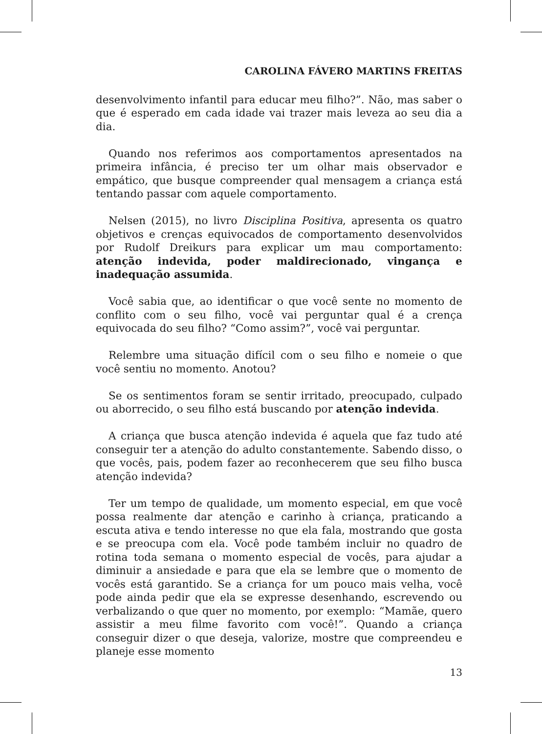CAROLINA FÁVERO MARTINS FREITAS
desenvolvimento infantil para educar meu filho?”. Não, mas saber o que é esperado em cada idade vai trazer mais leveza ao seu dia a dia.
Quando nos referimos aos comportamentos apresentados na primeira infância, é preciso ter um olhar mais observador e empático, que busque compreender qual mensagem a criança está tentando passar com aquele comportamento.
Nelsen (2015), no livro Disciplina Positiva, apresenta os quatro objetivos e crenças equivocados de comportamento desenvolvidos por Rudolf Dreikurs para explicar um mau comportamento: atenção indevida, poder maldirecionado, vingança e inadequação assumida.
Você sabia que, ao identificar o que você sente no momento de conflito com o seu filho, você vai perguntar qual é a crença equivocada do seu filho? “Como assim?”, você vai perguntar.
Relembre uma situação difícil com o seu filho e nomeie o que você sentiu no momento. Anotou?
Se os sentimentos foram se sentir irritado, preocupado, culpado ou aborrecido, o seu filho está buscando por atenção indevida.
A criança que busca atenção indevida é aquela que faz tudo até conseguir ter a atenção do adulto constantemente. Sabendo disso, o que vocês, pais, podem fazer ao reconhecerem que seu filho busca atenção indevida?
Ter um tempo de qualidade, um momento especial, em que você possa realmente dar atenção e carinho à criança, praticando a escuta ativa e tendo interesse no que ela fala, mostrando que gosta e se preocupa com ela. Você pode também incluir no quadro de rotina toda semana o momento especial de vocês, para ajudar a diminuir a ansiedade e para que ela se lembre que o momento de vocês está garantido. Se a criança for um pouco mais velha, você pode ainda pedir que ela se expresse desenhando, escrevendo ou verbalizando o que quer no momento, por exemplo: “Mamãe, quero assistir a meu filme favorito com você!”. Quando a criança conseguir dizer o que deseja, valorize, mostre que compreendeu e planeje esse momento
13